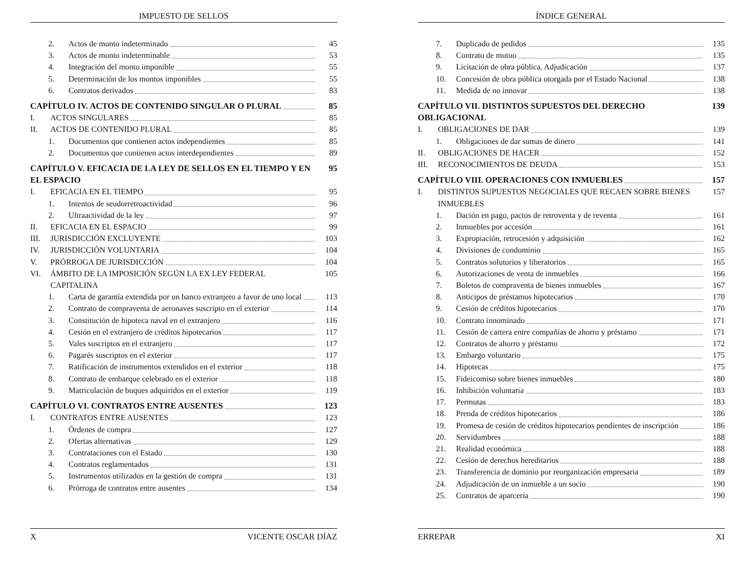IMPUESTO DE SELLOS
2. Actos de monto indeterminado 45
3. Actos de monto indeterminable 53
4. Integración del monto imponible
55
5. Determinación de los montos imponibles
55
6. Contratos derivados 83
CAPÍTULO IV. ACTOS DE CONTENIDO SINGULAR O PLURAL
85
I. ACTOS SINGULARES 85
II. ACTOS DE CONTENIDO PLURAL 85
1. Documentos que contienen actos independientes
85
2. Documentos que contienen actos interdependientes
89
CAPÍTULO V. EFICACIA DE LA LEY DE SELLOS EN EL TIEMPO Y EN EL ESPACIO
95
I. EFICACIA EN EL TIEMPO 95
1. Intentos de seudorretroactividad
96
2. Ultraactividad de la ley 97
II. EFICACIA EN EL ESPACIO 99
III. JURISDICCIÓN EXCLUYENTE 103
IV. JURISDICCIÓN VOLUNTARIA 104
V. PRÓRROGA DE JURISDICCIÓN 104
VI. ÁMBITO DE LA IMPOSICIÓN SEGÚN LA EX LEY FEDERAL CAPITALINA
105
1. Carta de garantía extendida por un banco extranjero a favor de uno local
113
2. Contrato de compraventa de aeronaves suscripto en el exterior
114
3. Constitución de hipoteca naval en el extranjero
116
4. Cesión en el extranjero de créditos hipotecarios
117
5. Vales suscriptos en el extranjero
117
6. Pagarés suscriptos en el exterior
117
7. Ratificación de instrumentos extendidos en el exterior
118
8. Contrato de embarque celebrado en el exterior
118
9. Matriculación de buques adquiridos en el exterior
119
CAPÍTULO VI. CONTRATOS ENTRE AUSENTES
123
I. CONTRATOS ENTRE AUSENTES 123
1. Órdenes de compra 127
2. Ofertas alternativas 129
3. Contrataciones con el Estado 130
4. Contratos reglamentados 131
5. Instrumentos utilizados en la gestión de compra
131
6. Prórroga de contratos entre ausentes
134
X VICENTE OSCAR DÍAZ
ÍNDICE GENERAL
7. Duplicado de pedidos 135
8. Contrato de mutuo 135
9. Licitación de obra pública. Adjudicación
137
10. Concesión de obra pública otorgada por el Estado Nacional
138
11. Medida de no innovar 138
CAPÍTULO VII. DISTINTOS SUPUESTOS DEL DERECHO OBLIGACIONAL
139
I. OBLIGACIONES DE DAR 139
1. Obligaciones de dar sumas de dinero
141
II. OBLIGACIONES DE HACER 152
III. RECONOCIMIENTOS DE DEUDA 153
CAPÍTULO VIII. OPERACIONES CON INMUEBLES
157
I. DISTINTOS SUPUESTOS NEGOCIALES QUE RECAEN SOBRE BIENES INMUEBLES
157
1. Dación en pago, pactos de retroventa y de reventa
161
2. Inmuebles por accesión 161
3. Expropiación, retrocesión y adquisición
162
4. Divisiones de condominio 165
5. Contratos solutorios y liberatorios
165
6. Autorizaciones de venta de inmuebles
166
7. Boletos de compraventa de bienes inmuebles
167
8. Anticipos de préstamos hipotecarios
170
9. Cesión de créditos hipotecarios
170
10. Contrato innominado 171
11. Cesión de cartera entre compañías de ahorro y préstamo
171
12. Contratos de ahorro y préstamo 172
13. Embargo voluntario 175
14. Hipotecas 175
15. Fideicomiso sobre bienes inmuebles
180
16. Inhibición voluntaria 183
17. Permutas 183
18. Prenda de créditos hipotecarios
186
19. Promesa de cesión de créditos hipotecarios pendientes de inscripción
186
20. Servidumbres 188
21. Realidad económica 188
22. Cesión de derechos hereditarios
188
23. Transferencia de dominio por reorganización empresaria
189
24. Adjudicación de un inmueble a un socio
190
25. Contratos de aparcería 190
ERREPAR XI